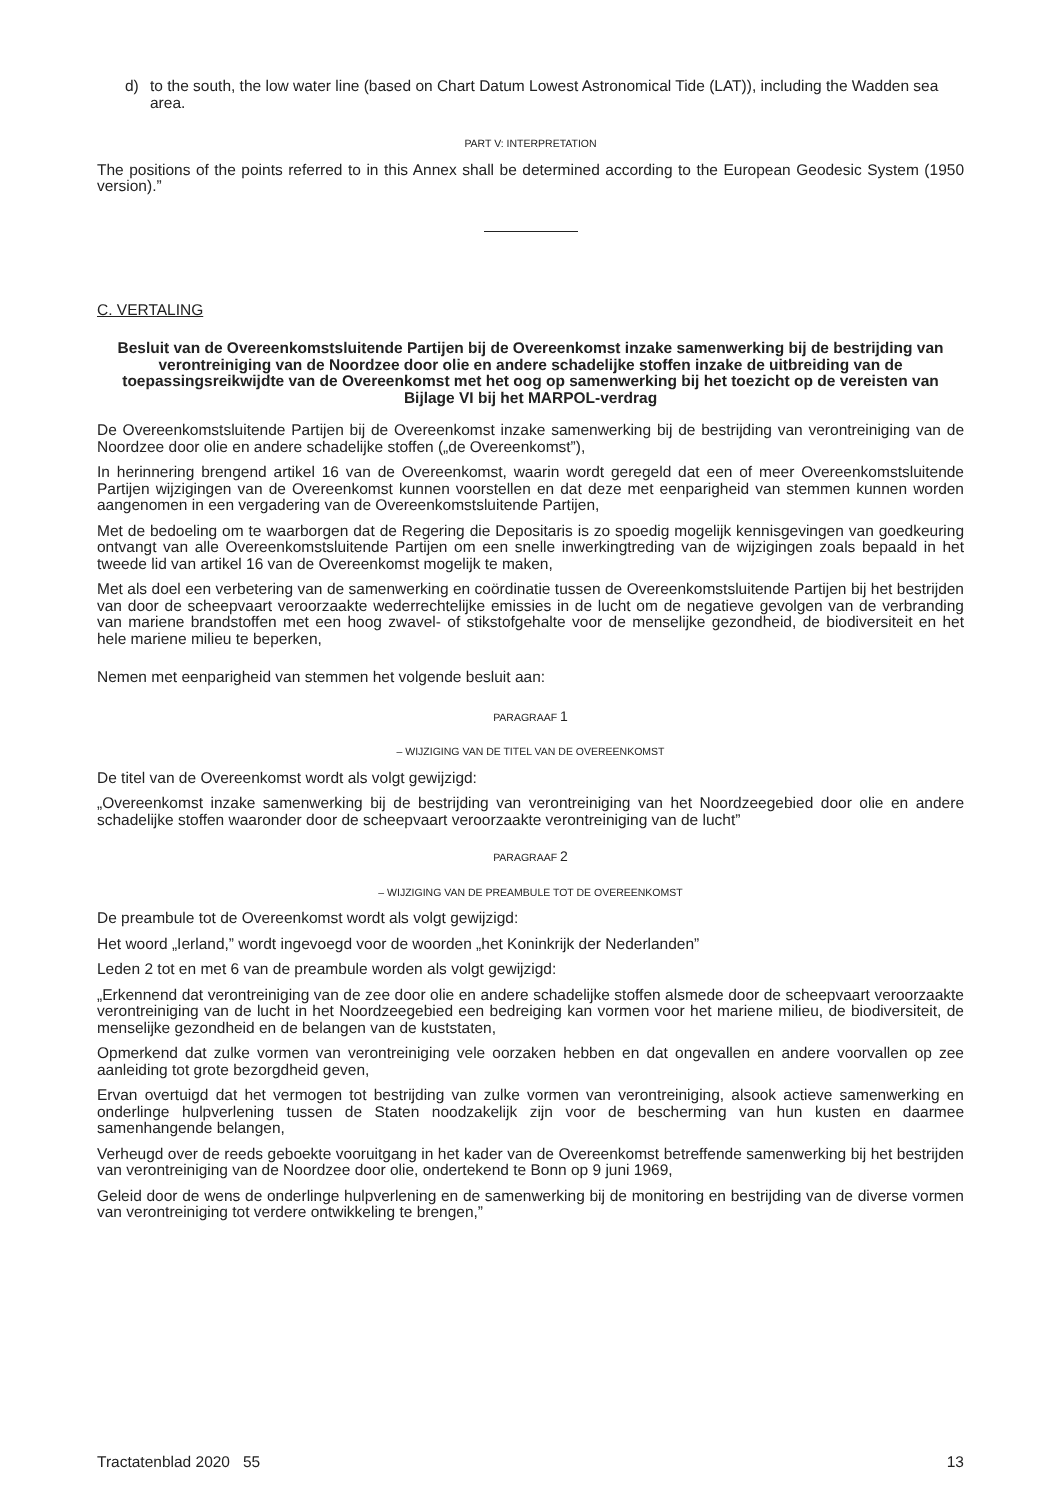d) to the south, the low water line (based on Chart Datum Lowest Astronomical Tide (LAT)), including the Wadden sea area.
PART V: INTERPRETATION
The positions of the points referred to in this Annex shall be determined according to the European Geodesic System (1950 version).”
C. VERTALING
Besluit van de Overeenkomstsluitende Partijen bij de Overeenkomst inzake samenwerking bij de bestrijding van verontreiniging van de Noordzee door olie en andere schadelijke stoffen inzake de uitbreiding van de toepassingsreikwijdte van de Overeenkomst met het oog op samenwerking bij het toezicht op de vereisten van Bijlage VI bij het MARPOL-verdrag
De Overeenkomstsluitende Partijen bij de Overeenkomst inzake samenwerking bij de bestrijding van verontreiniging van de Noordzee door olie en andere schadelijke stoffen („de Overeenkomst”),
In herinnering brengend artikel 16 van de Overeenkomst, waarin wordt geregeld dat een of meer Overeenkomstsluitende Partijen wijzigingen van de Overeenkomst kunnen voorstellen en dat deze met eenparigheid van stemmen kunnen worden aangenomen in een vergadering van de Overeenkomstsluitende Partijen,
Met de bedoeling om te waarborgen dat de Regering die Depositaris is zo spoedig mogelijk kennisgevingen van goedkeuring ontvangt van alle Overeenkomstsluitende Partijen om een snelle inwerkingtreding van de wijzigingen zoals bepaald in het tweede lid van artikel 16 van de Overeenkomst mogelijk te maken,
Met als doel een verbetering van de samenwerking en coördinatie tussen de Overeenkomstsluitende Partijen bij het bestrijden van door de scheepvaart veroorzaakte wederrechtelijke emissies in de lucht om de negatieve gevolgen van de verbranding van mariene brandstoffen met een hoog zwavel- of stikstofgehalte voor de menselijke gezondheid, de biodiversiteit en het hele mariene milieu te beperken,
Nemen met eenparigheid van stemmen het volgende besluit aan:
PARAGRAAF 1
– WIJZIGING VAN DE TITEL VAN DE OVEREENKOMST
De titel van de Overeenkomst wordt als volgt gewijzigd:
„Overeenkomst inzake samenwerking bij de bestrijding van verontreiniging van het Noordzeegebied door olie en andere schadelijke stoffen waaronder door de scheepvaart veroorzaakte verontreiniging van de lucht”
PARAGRAAF 2
– WIJZIGING VAN DE PREAMBULE TOT DE OVEREENKOMST
De preambule tot de Overeenkomst wordt als volgt gewijzigd:
Het woord „Ierland,” wordt ingevoegd voor de woorden „het Koninkrijk der Nederlanden”
Leden 2 tot en met 6 van de preambule worden als volgt gewijzigd:
„Erkennend dat verontreiniging van de zee door olie en andere schadelijke stoffen alsmede door de scheepvaart veroorzaakte verontreiniging van de lucht in het Noordzeegebied een bedreiging kan vormen voor het mariene milieu, de biodiversiteit, de menselijke gezondheid en de belangen van de kuststaten,
Opmerkend dat zulke vormen van verontreiniging vele oorzaken hebben en dat ongevallen en andere voorvallen op zee aanleiding tot grote bezorgdheid geven,
Ervan overtuigd dat het vermogen tot bestrijding van zulke vormen van verontreiniging, alsook actieve samenwerking en onderlinge hulpverlening tussen de Staten noodzakelijk zijn voor de bescherming van hun kusten en daarmee samenhangende belangen,
Verheugd over de reeds geboekte vooruitgang in het kader van de Overeenkomst betreffende samenwerking bij het bestrijden van verontreiniging van de Noordzee door olie, ondertekend te Bonn op 9 juni 1969,
Geleid door de wens de onderlinge hulpverlening en de samenwerking bij de monitoring en bestrijding van de diverse vormen van verontreiniging tot verdere ontwikkeling te brengen,”
Tractatenblad 2020 55 13